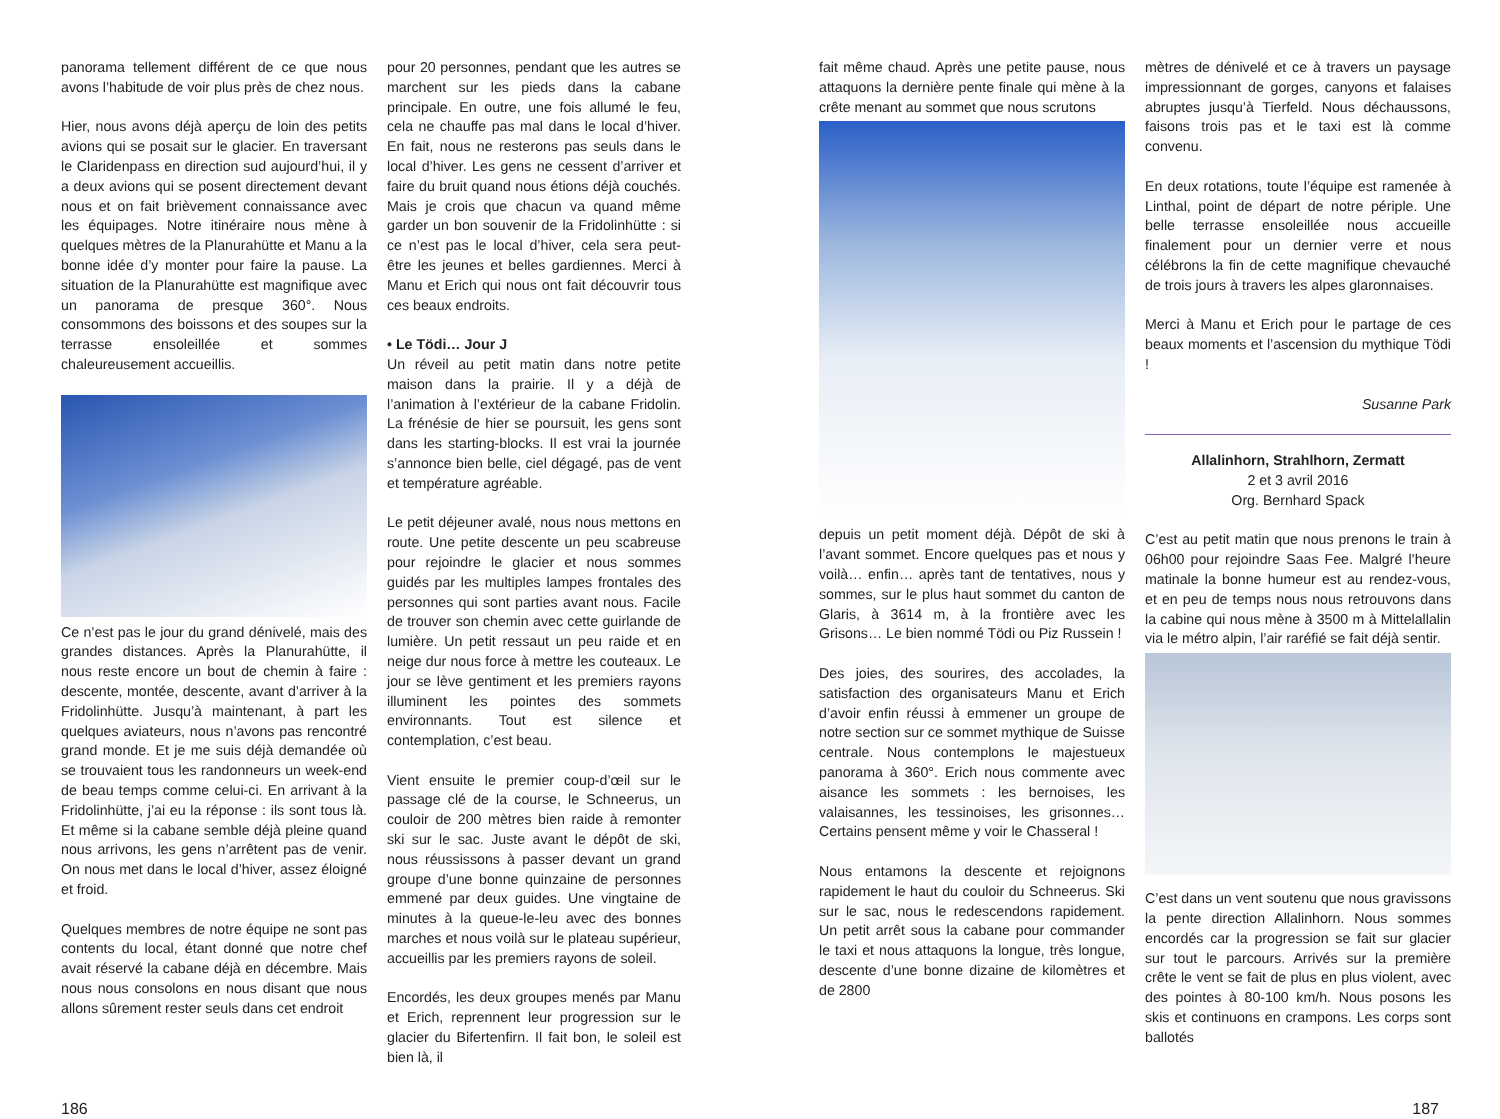panorama tellement différent de ce que nous avons l’habitude de voir plus près de chez nous.
Hier, nous avons déjà aperçu de loin des petits avions qui se posait sur le glacier. En traversant le Claridenpass en direction sud aujourd’hui, il y a deux avions qui se posent directement devant nous et on fait brièvement connaissance avec les équipages. Notre itinéraire nous mène à quelques mètres de la Planurahütte et Manu a la bonne idée d’y monter pour faire la pause. La situation de la Planurahütte est magnifique avec un panorama de presque 360°. Nous consommons des boissons et des soupes sur la terrasse ensoleillée et sommes chaleureusement accueillis.
Ce n’est pas le jour du grand dénivelé, mais des grandes distances. Après la Planurahütte, il nous reste encore un bout de chemin à faire : descente, montée, descente, avant d’arriver à la Fridolinhütte. Jusqu’à maintenant, à part les quelques aviateurs, nous n’avons pas rencontré grand monde. Et je me suis déjà demandée où se trouvaient tous les randonneurs un week-end de beau temps comme celui-ci. En arrivant à la Fridolinhütte, j’ai eu la réponse : ils sont tous là. Et même si la cabane semble déjà pleine quand nous arrivons, les gens n’arrêtent pas de venir. On nous met dans le local d’hiver, assez éloigné et froid.
Quelques membres de notre équipe ne sont pas contents du local, étant donné que notre chef avait réservé la cabane déjà en décembre. Mais nous nous consolons en nous disant que nous allons sûrement rester seuls dans cet endroit
pour 20 personnes, pendant que les autres se marchent sur les pieds dans la cabane principale. En outre, une fois allumé le feu, cela ne chauffe pas mal dans le local d’hiver. En fait, nous ne resterons pas seuls dans le local d’hiver. Les gens ne cessent d’arriver et faire du bruit quand nous étions déjà couchés. Mais je crois que chacun va quand même garder un bon souvenir de la Fridolinhütte : si ce n’est pas le local d’hiver, cela sera peut-être les jeunes et belles gardiennes. Merci à Manu et Erich qui nous ont fait découvrir tous ces beaux endroits.
• Le Tödi… Jour J
Un réveil au petit matin dans notre petite maison dans la prairie. Il y a déjà de l’animation à l’extérieur de la cabane Fridolin. La frénésie de hier se poursuit, les gens sont dans les starting-blocks. Il est vrai la journée s’annonce bien belle, ciel dégagé, pas de vent et température agréable.
Le petit déjeuner avalé, nous nous mettons en route. Une petite descente un peu scabreuse pour rejoindre le glacier et nous sommes guidés par les multiples lampes frontales des personnes qui sont parties avant nous. Facile de trouver son chemin avec cette guirlande de lumière. Un petit ressaut un peu raide et en neige dur nous force à mettre les couteaux. Le jour se lève gentiment et les premiers rayons illuminent les pointes des sommets environnants. Tout est silence et contemplation, c’est beau.
Vient ensuite le premier coup-d’œil sur le passage clé de la course, le Schneerus, un couloir de 200 mètres bien raide à remonter ski sur le sac. Juste avant le dépôt de ski, nous réussissons à passer devant un grand groupe d’une bonne quinzaine de personnes emmené par deux guides. Une vingtaine de minutes à la queue-le-leu avec des bonnes marches et nous voilà sur le plateau supérieur, accueillis par les premiers rayons de soleil.
Encordés, les deux groupes menés par Manu et Erich, reprennent leur progression sur le glacier du Bifertenfirn. Il fait bon, le soleil est bien là, il
fait même chaud. Après une petite pause, nous attaquons la dernière pente finale qui mène à la crête menant au sommet que nous scrutons
depuis un petit moment déjà. Dépôt de ski à l’avant sommet. Encore quelques pas et nous y voilà… enfin… après tant de tentatives, nous y sommes, sur le plus haut sommet du canton de Glaris, à 3614 m, à la frontière avec les Grisons… Le bien nommé Tödi ou Piz Russein !
Des joies, des sourires, des accolades, la satisfaction des organisateurs Manu et Erich d’avoir enfin réussi à emmener un groupe de notre section sur ce sommet mythique de Suisse centrale. Nous contemplons le majestueux panorama à 360°. Erich nous commente avec aisance les sommets : les bernoises, les valaisannes, les tessinoises, les grisonnes… Certains pensent même y voir le Chasseral !
Nous entamons la descente et rejoignons rapidement le haut du couloir du Schneerus. Ski sur le sac, nous le redescendons rapidement. Un petit arrêt sous la cabane pour commander le taxi et nous attaquons la longue, très longue, descente d’une bonne dizaine de kilomètres et de 2800
mètres de dénivelé et ce à travers un paysage impressionnant de gorges, canyons et falaises abruptes jusqu’à Tierfeld. Nous déchaussons, faisons trois pas et le taxi est là comme convenu.
En deux rotations, toute l’équipe est ramenée à Linthal, point de départ de notre périple. Une belle terrasse ensoleillée nous accueille finalement pour un dernier verre et nous célébrons la fin de cette magnifique chevauché de trois jours à travers les alpes glaronnaises.
Merci à Manu et Erich pour le partage de ces beaux moments et l’ascension du mythique Tödi !
Susanne Park
Allalinhorn, Strahlhorn, Zermatt
2 et 3 avril 2016
Org. Bernhard Spack
C’est au petit matin que nous prenons le train à 06h00 pour rejoindre Saas Fee. Malgré l’heure matinale la bonne humeur est au rendez-vous, et en peu de temps nous nous retrouvons dans la cabine qui nous mène à 3500 m à Mittelallalin via le métro alpin, l’air raréfié se fait déjà sentir.
C’est dans un vent soutenu que nous gravissons la pente direction Allalinhorn. Nous sommes encordés car la progression se fait sur glacier sur tout le parcours. Arrivés sur la première crête le vent se fait de plus en plus violent, avec des pointes à 80-100 km/h. Nous posons les skis et continuons en crampons. Les corps sont ballotés
186 187